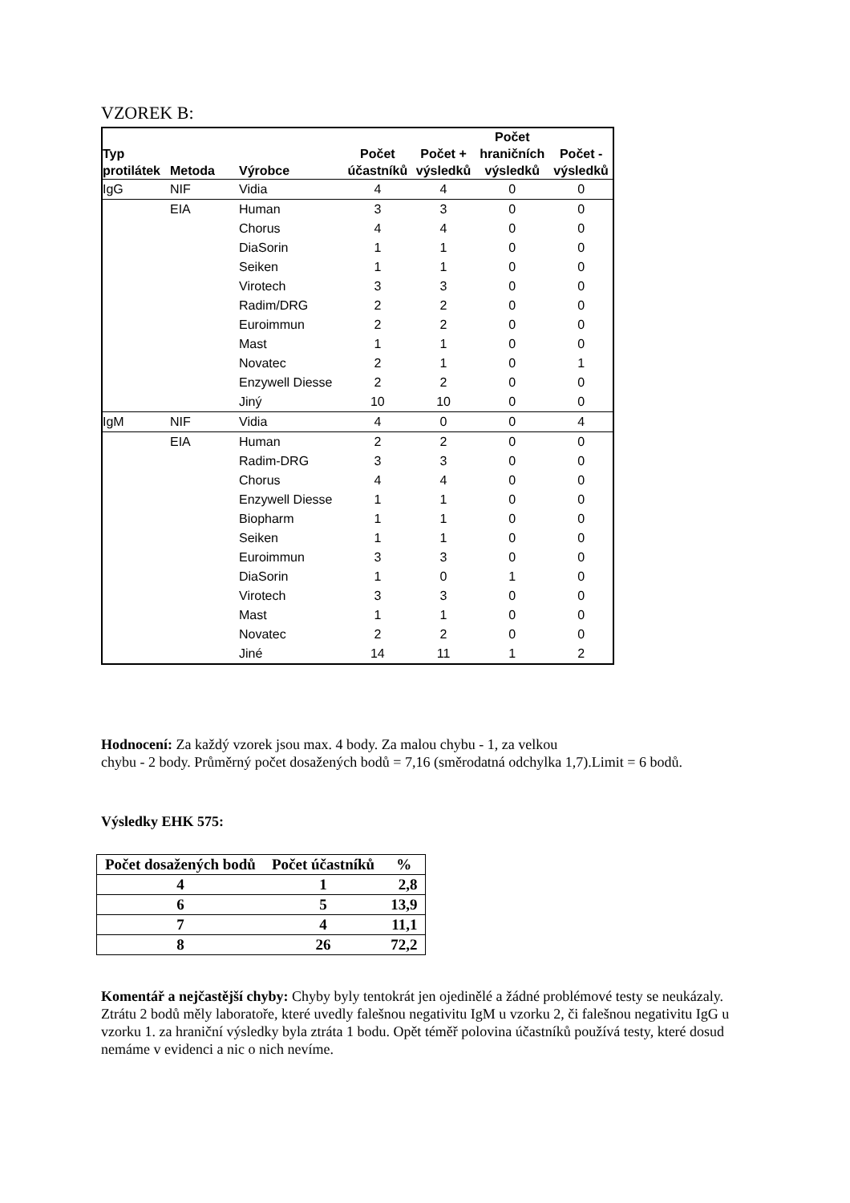VZOREK B:
| Typ protilátek | Metoda | Výrobce | Počet účastníků | Počet + výsledků | Počet hraničních výsledků | Počet - výsledků |
| --- | --- | --- | --- | --- | --- | --- |
| IgG | NIF | Vidia | 4 | 4 | 0 | 0 |
| | EIA | Human | 3 | 3 | 0 | 0 |
| | | Chorus | 4 | 4 | 0 | 0 |
| | | DiaSorin | 1 | 1 | 0 | 0 |
| | | Seiken | 1 | 1 | 0 | 0 |
| | | Virotech | 3 | 3 | 0 | 0 |
| | | Radim/DRG | 2 | 2 | 0 | 0 |
| | | Euroimmun | 2 | 2 | 0 | 0 |
| | | Mast | 1 | 1 | 0 | 0 |
| | | Novatec | 2 | 1 | 0 | 1 |
| | | Enzywell Diesse | 2 | 2 | 0 | 0 |
| | | Jiný | 10 | 10 | 0 | 0 |
| IgM | NIF | Vidia | 4 | 0 | 0 | 4 |
| | EIA | Human | 2 | 2 | 0 | 0 |
| | | Radim-DRG | 3 | 3 | 0 | 0 |
| | | Chorus | 4 | 4 | 0 | 0 |
| | | Enzywell Diesse | 1 | 1 | 0 | 0 |
| | | Biopharm | 1 | 1 | 0 | 0 |
| | | Seiken | 1 | 1 | 0 | 0 |
| | | Euroimmun | 3 | 3 | 0 | 0 |
| | | DiaSorin | 1 | 0 | 1 | 0 |
| | | Virotech | 3 | 3 | 0 | 0 |
| | | Mast | 1 | 1 | 0 | 0 |
| | | Novatec | 2 | 2 | 0 | 0 |
| | | Jiné | 14 | 11 | 1 | 2 |
Hodnocení: Za každý vzorek jsou max. 4 body. Za malou chybu - 1, za velkou
chybu - 2 body. Průměrný počet dosažených bodů = 7,16 (směrodatná odchylka 1,7).Limit = 6 bodů.
Výsledky EHK 575:
| Počet dosažených bodů | Počet účastníků | % |
| --- | --- | --- |
| 4 | 1 | 2,8 |
| 6 | 5 | 13,9 |
| 7 | 4 | 11,1 |
| 8 | 26 | 72,2 |
Komentář a nejčastější chyby: Chyby byly tentokrát jen ojedinělé a žádné problémové testy se neukázaly. Ztrátu 2 bodů měly laboratoře, které uvedly falešnou negativitu IgM u vzorku 2, či falešnou negativitu IgG u vzorku 1. za hraniční výsledky byla ztráta 1 bodu. Opět téměř polovina účastníků používá testy, které dosud nemáme v evidenci a nic o nich nevíme.